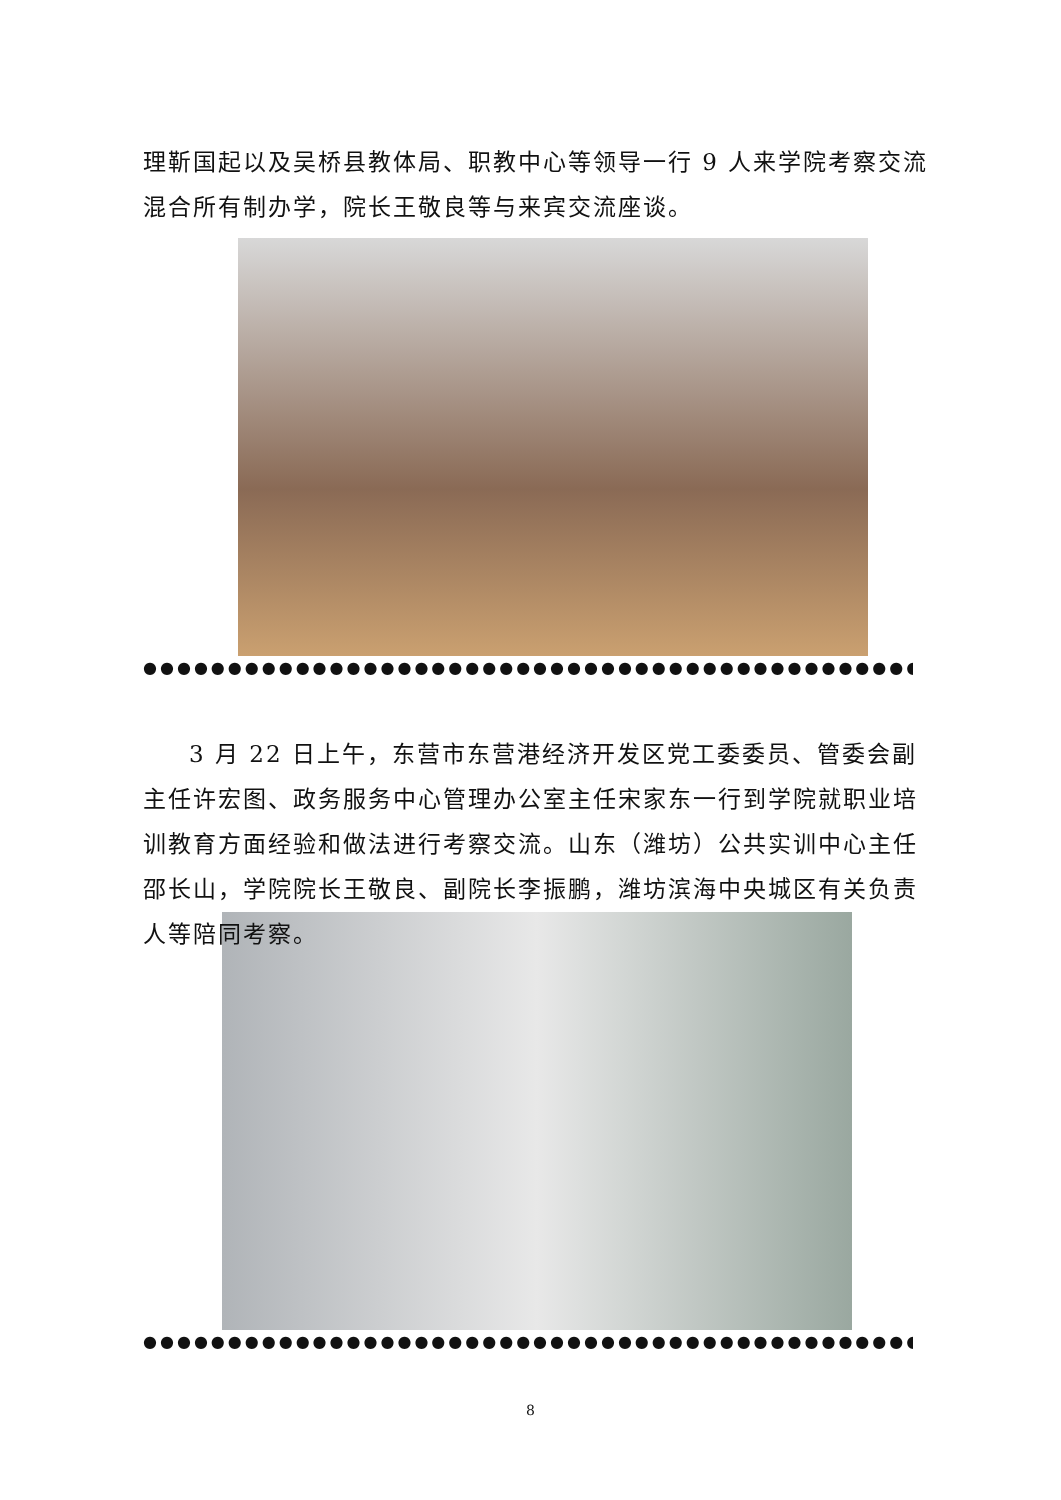理靳国起以及吴桥县教体局、职教中心等领导一行 9 人来学院考察交流混合所有制办学，院长王敬良等与来宾交流座谈。
●●●●●●●●●●●●●●●●●●●●●●●●●●●●●●●●●●●●●●●●●●●●●●●●●●●●●●●●●●
3 月 22 日上午，东营市东营港经济开发区党工委委员、管委会副主任许宏图、政务服务中心管理办公室主任宋家东一行到学院就职业培训教育方面经验和做法进行考察交流。山东（潍坊）公共实训中心主任邵长山，学院院长王敬良、副院长李振鹏，潍坊滨海中央城区有关负责人等陪同考察。
●●●●●●●●●●●●●●●●●●●●●●●●●●●●●●●●●●●●●●●●●●●●●●●●●●●●●●●●●●
8